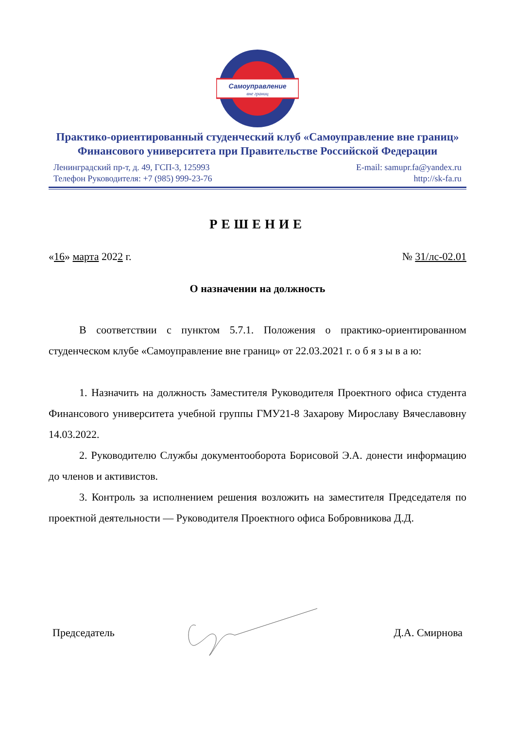Самоуправление
вне границ
Практико-ориентированный студенческий клуб «Самоуправление вне границ»
Финансового университета при Правительстве Российской Федерации
Ленинградский пр-т, д. 49, ГСП-3, 125993
Телефон Руководителя: +7 (985) 999-23-76
E-mail: samupr.fa@yandex.ru
http://sk-fa.ru
РЕШЕНИЕ
«16» марта 2022 г. № 31/лс-02.01
О назначении на должность
В соответствии с пунктом 5.7.1. Положения о практико-ориентированном студенческом клубе «Самоуправление вне границ» от 22.03.2021 г. о б я з ы в а ю:
1. Назначить на должность Заместителя Руководителя Проектного офиса студента Финансового университета учебной группы ГМУ21-8 Захарову Мирославу Вячеславовну 14.03.2022.
2. Руководителю Службы документооборота Борисовой Э.А. донести информацию до членов и активистов.
3. Контроль за исполнением решения возложить на заместителя Председателя по проектной деятельности — Руководителя Проектного офиса Бобровникова Д.Д.
Председатель Д.А. Смирнова